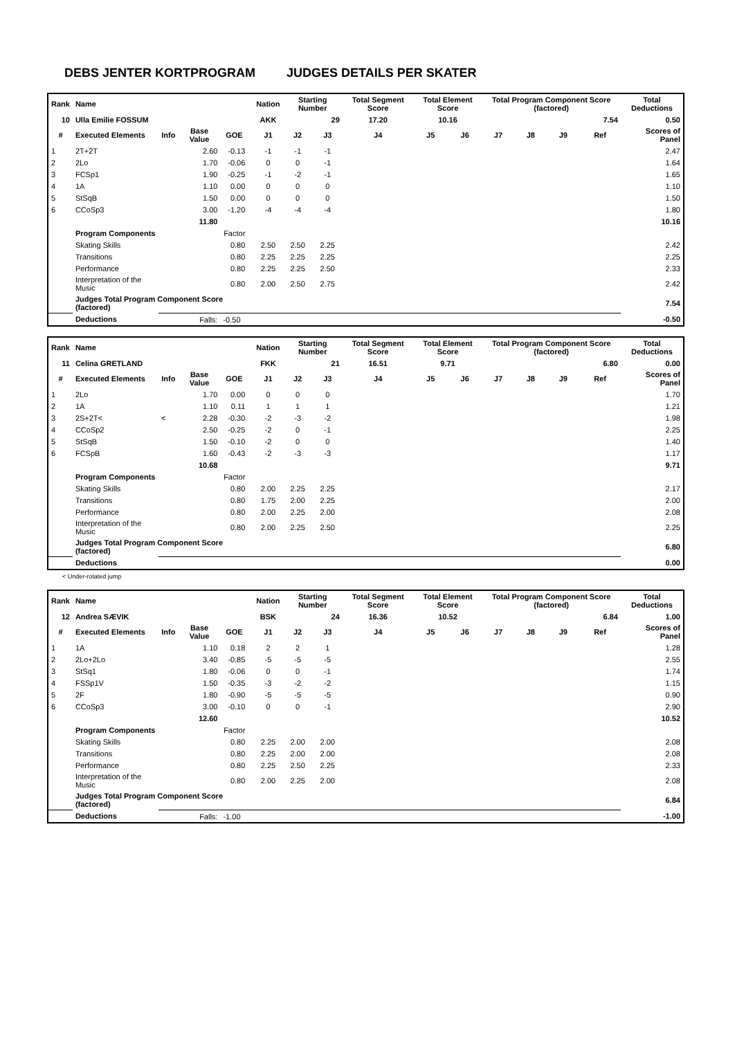DEBS JENTER KORTPROGRAM JUDGES DETAILS PER SKATER
| Rank | Name | | | | | Nation | Starting Number | | Total Segment Score | Total Element Score | | Total Program Component Score (factored) | | | | Total Deductions |
| --- | --- | --- | --- | --- | --- | --- | --- | --- | --- | --- | --- | --- | --- | --- | --- | --- |
| 10 | Ulla Emilie FOSSUM | | | | | AKK | 29 | | 17.20 | 10.16 | | 7.54 | | | | 0.50 |
| # | Executed Elements | Info | Base Value | GOE | | J1 | J2 | J3 | J4 | J5 | J6 | J7 | J8 | J9 | Ref | Scores of Panel |
| 1 | 2T+2T | | 2.60 | -0.13 | | -1 | -1 | -1 | | | | | | | | 2.47 |
| 2 | 2Lo | | 1.70 | -0.06 | | 0 | 0 | -1 | | | | | | | | 1.64 |
| 3 | FCSp1 | | 1.90 | -0.25 | | -1 | -2 | -1 | | | | | | | | 1.65 |
| 4 | 1A | | 1.10 | 0.00 | | 0 | 0 | 0 | | | | | | | | 1.10 |
| 5 | StSqB | | 1.50 | 0.00 | | 0 | 0 | 0 | | | | | | | | 1.50 |
| 6 | CCoSp3 | | 3.00 | -1.20 | | -4 | -4 | -4 | | | | | | | | 1.80 |
| | | | 11.80 | | | | | | | | | | | | | 10.16 |
| | Program Components | | | Factor | | | | | | | | | | | | |
| | Skating Skills | | | 0.80 | | 2.50 | 2.50 | 2.25 | | | | | | | | 2.42 |
| | Transitions | | | 0.80 | | 2.25 | 2.25 | 2.25 | | | | | | | | 2.25 |
| | Performance | | | 0.80 | | 2.25 | 2.25 | 2.50 | | | | | | | | 2.33 |
| | Interpretation of the Music | | | 0.80 | | 2.00 | 2.50 | 2.75 | | | | | | | | 2.42 |
| | Judges Total Program Component Score (factored) | | | | | | | | | | | | | | | 7.54 |
| | Deductions | | Falls: | -0.50 | | | | | | | | | | | | -0.50 |
| Rank | Name | | | | | Nation | Starting Number | | Total Segment Score | Total Element Score | | Total Program Component Score (factored) | | | | Total Deductions |
| --- | --- | --- | --- | --- | --- | --- | --- | --- | --- | --- | --- | --- | --- | --- | --- | --- |
| 11 | Celina GRETLAND | | | | | FKK | 21 | | 16.51 | 9.71 | | 6.80 | | | | 0.00 |
| # | Executed Elements | Info | Base Value | GOE | | J1 | J2 | J3 | J4 | J5 | J6 | J7 | J8 | J9 | Ref | Scores of Panel |
| 1 | 2Lo | | 1.70 | 0.00 | | 0 | 0 | 0 | | | | | | | | 1.70 |
| 2 | 1A | | 1.10 | 0.11 | | 1 | 1 | 1 | | | | | | | | 1.21 |
| 3 | 2S+2T< | < | 2.28 | -0.30 | | -2 | -3 | -2 | | | | | | | | 1.98 |
| 4 | CCoSp2 | | 2.50 | -0.25 | | -2 | 0 | -1 | | | | | | | | 2.25 |
| 5 | StSqB | | 1.50 | -0.10 | | -2 | 0 | 0 | | | | | | | | 1.40 |
| 6 | FCSpB | | 1.60 | -0.43 | | -2 | -3 | -3 | | | | | | | | 1.17 |
| | | | 10.68 | | | | | | | | | | | | | 9.71 |
| | Program Components | | | Factor | | | | | | | | | | | | |
| | Skating Skills | | | 0.80 | | 2.00 | 2.25 | 2.25 | | | | | | | | 2.17 |
| | Transitions | | | 0.80 | | 1.75 | 2.00 | 2.25 | | | | | | | | 2.00 |
| | Performance | | | 0.80 | | 2.00 | 2.25 | 2.00 | | | | | | | | 2.08 |
| | Interpretation of the Music | | | 0.80 | | 2.00 | 2.25 | 2.50 | | | | | | | | 2.25 |
| | Judges Total Program Component Score (factored) | | | | | | | | | | | | | | | 6.80 |
| | Deductions | | | | | | | | | | | | | | | 0.00 |
< Under-rotated jump
| Rank | Name | | | | | Nation | Starting Number | | Total Segment Score | Total Element Score | | Total Program Component Score (factored) | | | | Total Deductions |
| --- | --- | --- | --- | --- | --- | --- | --- | --- | --- | --- | --- | --- | --- | --- | --- | --- |
| 12 | Andrea SÆVIK | | | | | BSK | 24 | | 16.36 | 10.52 | | 6.84 | | | | 1.00 |
| # | Executed Elements | Info | Base Value | GOE | | J1 | J2 | J3 | J4 | J5 | J6 | J7 | J8 | J9 | Ref | Scores of Panel |
| 1 | 1A | | 1.10 | 0.18 | | 2 | 2 | 1 | | | | | | | | 1.28 |
| 2 | 2Lo+2Lo | | 3.40 | -0.85 | | -5 | -5 | -5 | | | | | | | | 2.55 |
| 3 | StSq1 | | 1.80 | -0.06 | | 0 | 0 | -1 | | | | | | | | 1.74 |
| 4 | FSSp1V | | 1.50 | -0.35 | | -3 | -2 | -2 | | | | | | | | 1.15 |
| 5 | 2F | | 1.80 | -0.90 | | -5 | -5 | -5 | | | | | | | | 0.90 |
| 6 | CCoSp3 | | 3.00 | -0.10 | | 0 | 0 | -1 | | | | | | | | 2.90 |
| | | | 12.60 | | | | | | | | | | | | | 10.52 |
| | Program Components | | | Factor | | | | | | | | | | | | |
| | Skating Skills | | | 0.80 | | 2.25 | 2.00 | 2.00 | | | | | | | | 2.08 |
| | Transitions | | | 0.80 | | 2.25 | 2.00 | 2.00 | | | | | | | | 2.08 |
| | Performance | | | 0.80 | | 2.25 | 2.50 | 2.25 | | | | | | | | 2.33 |
| | Interpretation of the Music | | | 0.80 | | 2.00 | 2.25 | 2.00 | | | | | | | | 2.08 |
| | Judges Total Program Component Score (factored) | | | | | | | | | | | | | | | 6.84 |
| | Deductions | | Falls: | -1.00 | | | | | | | | | | | | -1.00 |